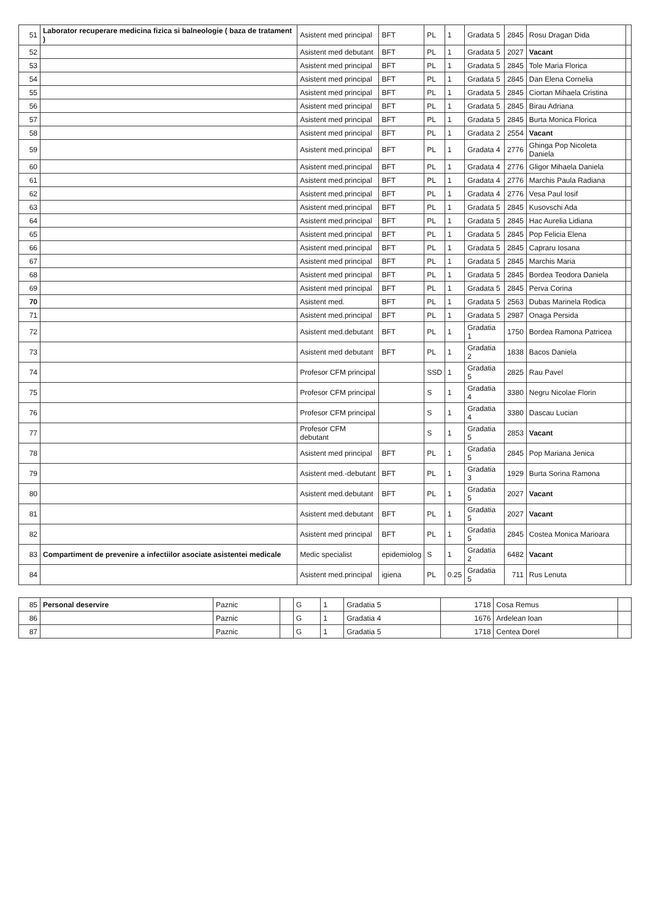| 51 | Laborator recuperare medicina fizica si balneologie ( baza de tratament ) | Asistent med principal | BFT | PL | 1 | Gradata 5 | 2845 | Rosu Dragan Dida | |
| 52 | | Asistent med debutant | BFT | PL | 1 | Gradata 5 | 2027 | Vacant | |
| 53 | | Asistent med principal | BFT | PL | 1 | Gradata 5 | 2845 | Tole Maria Florica | |
| 54 | | Asistent med principal | BFT | PL | 1 | Gradata 5 | 2845 | Dan Elena Cornelia | |
| 55 | | Asistent med principal | BFT | PL | 1 | Gradata 5 | 2845 | Ciortan Mihaela Cristina | |
| 56 | | Asistent med principal | BFT | PL | 1 | Gradata 5 | 2845 | Birau Adriana | |
| 57 | | Asistent med principal | BFT | PL | 1 | Gradata 5 | 2845 | Burta Monica Florica | |
| 58 | | Asistent med principal | BFT | PL | 1 | Gradata 2 | 2554 | Vacant | |
| 59 | | Asistent med.principal | BFT | PL | 1 | Gradata 4 | 2776 | Ghinga Pop Nicoleta Daniela | |
| 60 | | Asistent med.principal | BFT | PL | 1 | Gradata 4 | 2776 | Gligor Mihaela Daniela | |
| 61 | | Asistent med.principal | BFT | PL | 1 | Gradata 4 | 2776 | Marchis Paula Radiana | |
| 62 | | Asistent med.principal | BFT | PL | 1 | Gradata 4 | 2776 | Vesa Paul Iosif | |
| 63 | | Asistent med.principal | BFT | PL | 1 | Gradata 5 | 2845 | Kusovschi Ada | |
| 64 | | Asistent med.principal | BFT | PL | 1 | Gradata 5 | 2845 | Hac Aurelia Lidiana | |
| 65 | | Asistent med.principal | BFT | PL | 1 | Gradata 5 | 2845 | Pop Felicia Elena | |
| 66 | | Asistent med.principal | BFT | PL | 1 | Gradata 5 | 2845 | Capraru Iosana | |
| 67 | | Asistent med principal | BFT | PL | 1 | Gradata 5 | 2845 | Marchis Maria | |
| 68 | | Asistent med principal | BFT | PL | 1 | Gradata 5 | 2845 | Bordea Teodora Daniela | |
| 69 | | Asistent med principal | BFT | PL | 1 | Gradata 5 | 2845 | Perva Corina | |
| 70 | | Asistent med. | BFT | PL | 1 | Gradata 5 | 2563 | Dubas Marinela Rodica | |
| 71 | | Asistent med.principal | BFT | PL | 1 | Gradata 5 | 2987 | Onaga Persida | |
| 72 | | Asistent med.debutant | BFT | PL | 1 | Gradatia 1 | 1750 | Bordea Ramona Patricea | |
| 73 | | Asistent med debutant | BFT | PL | 1 | Gradatia 2 | 1838 | Bacos Daniela | |
| 74 | | Profesor CFM principal | | SSD | 1 | Gradatia 5 | 2825 | Rau Pavel | |
| 75 | | Profesor CFM principal | | S | 1 | Gradatia 4 | 3380 | Negru Nicolae Florin | |
| 76 | | Profesor CFM principal | | S | 1 | Gradatia 4 | 3380 | Dascau Lucian | |
| 77 | | Profesor CFM debutant | | S | 1 | Gradatia 5 | 2853 | Vacant | |
| 78 | | Asistent med principal | BFT | PL | 1 | Gradatia 5 | 2845 | Pop Mariana Jenica | |
| 79 | | Asistent med.-debutant | BFT | PL | 1 | Gradatia 3 | 1929 | Burta Sorina Ramona | |
| 80 | | Asistent med.debutant | BFT | PL | 1 | Gradatia 5 | 2027 | Vacant | |
| 81 | | Asistent med.debutant | BFT | PL | 1 | Gradatia 5 | 2027 | Vacant | |
| 82 | | Asistent med principal | BFT | PL | 1 | Gradatia 5 | 2845 | Costea Monica Marioara | |
| 83 | Compartiment de prevenire a infectiilor asociate asistentei medicale | Medic specialist | epidemiolog | S | 1 | Gradatia 2 | 6482 | Vacant | |
| 84 | | Asistent med.principal | igiena | PL | 0.25 | Gradatia 5 | 711 | Rus Lenuta | |
| 85 | Personal deservire | Paznic | | G | 1 | Gradatia 5 | 1718 | Cosa Remus | |
| 86 | | Paznic | | G | 1 | Gradatia 4 | 1676 | Ardelean Ioan | |
| 87 | | Paznic | | G | 1 | Gradatia 5 | 1718 | Centea Dorel | |